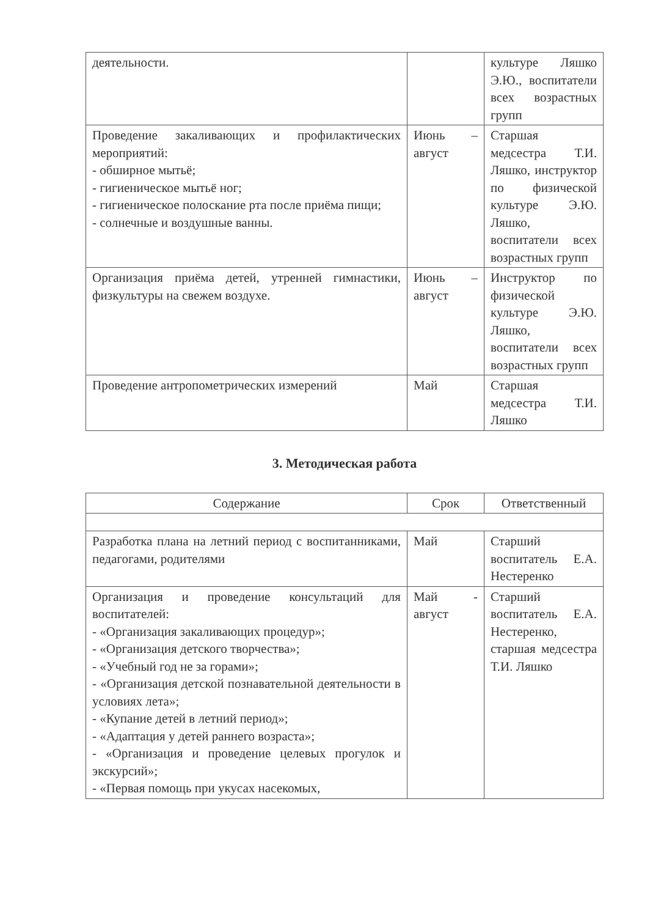| деятельности. | | культуре Ляшко Э.Ю., воспитатели всех возрастных групп |
| Проведение закаливающих и профилактических мероприятий: - обширное мытьё; - гигиеническое мытьё ног; - гигиеническое полоскание рта после приёма пищи; - солнечные и воздушные ванны. | Июнь – август | Старшая медсестра Т.И. Ляшко, инструктор по физической культуре Э.Ю. Ляшко, воспитатели всех возрастных групп |
| Организация приёма детей, утренней гимнастики, физкультуры на свежем воздухе. | Июнь – август | Инструктор по физической культуре Э.Ю. Ляшко, воспитатели всех возрастных групп |
| Проведение антропометрических измерений | Май | Старшая медсестра Т.И. Ляшко |
3. Методическая работа
| Содержание | Срок | Ответственный |
| --- | --- | --- |
| Разработка плана на летний период с воспитанниками, педагогами, родителями | Май | Старший воспитатель Е.А. Нестеренко |
| Организация и проведение консультаций для воспитателей: - «Организация закаливающих процедур»; - «Организация детского творчества»; - «Учебный год не за горами»; - «Организация детской познавательной деятельности в условиях лета»; - «Купание детей в летний период»; - «Адаптация у детей раннего возраста»; - «Организация и проведение целевых прогулок и экскурсий»; - «Первая помощь при укусах насекомых, | Май - август | Старший воспитатель Е.А. Нестеренко, старшая медсестра Т.И. Ляшко |